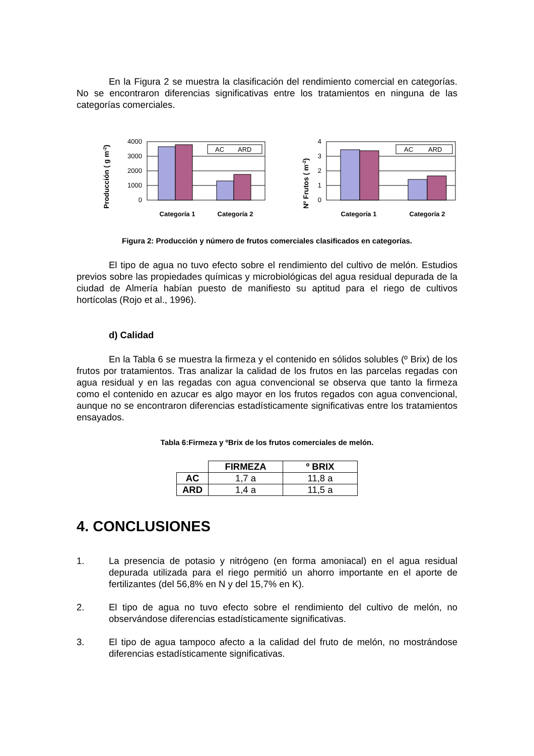En la Figura 2 se muestra la clasificación del rendimiento comercial en categorías. No se encontraron diferencias significativas entre los tratamientos en ninguna de las categorías comerciales.
Producción ( g m-2)
4000
3000
2000
1000
0
AC
ARD
Categoría 1
Categoría 2
Nº Frutos ( m-2)
4
3
2
1
0
AC
ARD
Categoría 1
Categoría 2
Figura 2: Producción y número de frutos comerciales clasificados en categorías.
El tipo de agua no tuvo efecto sobre el rendimiento del cultivo de melón. Estudios previos sobre las propiedades químicas y microbiológicas del agua residual depurada de la ciudad de Almería habían puesto de manifiesto su aptitud para el riego de cultivos hortícolas (Rojo et al., 1996).
d) Calidad
En la Tabla 6 se muestra la firmeza y el contenido en sólidos solubles (º Brix) de los frutos por tratamientos. Tras analizar la calidad de los frutos en las parcelas regadas con agua residual y en las regadas con agua convencional se observa que tanto la firmeza como el contenido en azucar es algo mayor en los frutos regados con agua convencional, aunque no se encontraron diferencias estadísticamente significativas entre los tratamientos ensayados.
Tabla 6:Firmeza y ºBrix de los frutos comerciales de melón.
| | FIRMEZA | º BRIX |
| AC | 1,7 a | 11,8 a |
| ARD | 1,4 a | 11,5 a |
4. CONCLUSIONES
1. La presencia de potasio y nitrógeno (en forma amoniacal) en el agua residual depurada utilizada para el riego permitió un ahorro importante en el aporte de fertilizantes (del 56,8% en N y del 15,7% en K).
2. El tipo de agua no tuvo efecto sobre el rendimiento del cultivo de melón, no observándose diferencias estadísticamente significativas.
3. El tipo de agua tampoco afecto a la calidad del fruto de melón, no mostrándose diferencias estadísticamente significativas.